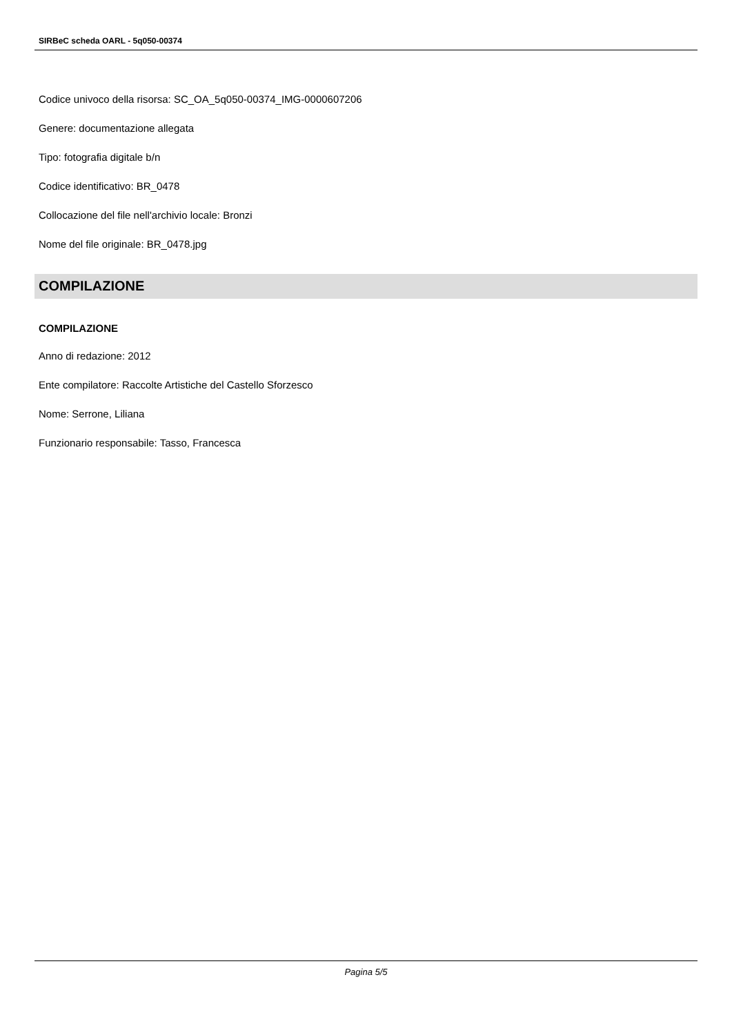SIRBeC scheda OARL - 5q050-00374
Codice univoco della risorsa: SC_OA_5q050-00374_IMG-0000607206
Genere: documentazione allegata
Tipo: fotografia digitale b/n
Codice identificativo: BR_0478
Collocazione del file nell'archivio locale: Bronzi
Nome del file originale: BR_0478.jpg
COMPILAZIONE
COMPILAZIONE
Anno di redazione: 2012
Ente compilatore: Raccolte Artistiche del Castello Sforzesco
Nome: Serrone, Liliana
Funzionario responsabile: Tasso, Francesca
Pagina 5/5